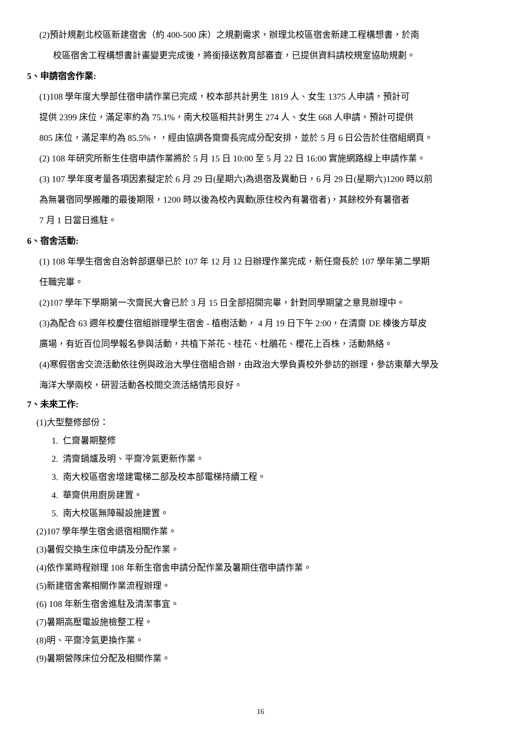(2)預計規劃北校區新建宿舍（約 400-500 床）之規劃需求，辦理北校區宿舍新建工程構想書，於南
校區宿舍工程構想書計畫變更完成後，將銜接送教育部審查，已提供資料請校規室協助規劃。
5、申請宿舍作業:
(1)108 學年度大學部住宿申請作業已完成，校本部共計男生 1819 人、女生 1375 人申請，預計可
提供 2399 床位，滿足率約為 75.1%，南大校區相共計男生 274 人、女生 668 人申請，預計可提供
805 床位，滿足率約為 85.5%，，經由協調各齋齋長完成分配安排，並於 5 月 6 日公告於住宿組網頁。
(2) 108 年研究所新生住宿申請作業將於 5 月 15 日 10:00 至 5 月 22 日 16:00 實施網路線上申請作業。
(3) 107 學年度考量各項因素擬定於 6 月 29 日(星期六)為退宿及異動日，6 月 29 日(星期六)1200 時以前
為無暑宿同學搬離的最後期限，1200 時以後為校內異動(原住校內有暑宿者)，其餘校外有暑宿者
7 月 1 日當日進駐。
6、宿舍活動:
(1) 108 年學生宿舍自治幹部選舉已於 107 年 12 月 12 日辦理作業完成，新任齋長於 107 學年第二學期
任職完畢。
(2)107 學年下學期第一次齋民大會已於 3 月 15 日全部招開完畢，針對同學期望之意見辦理中。
(3)為配合 63 週年校慶住宿組辦理學生宿舍 - 植樹活動， 4 月 19 日下午 2:00，在清齋 DE 棟後方草皮
廣場，有近百位同學報名參與活動，共植下茶花、桂花、杜鵑花、櫻花上百株，活動熱絡。
(4)寒假宿舍交流活動依往例與政治大學住宿組合辦，由政治大學負責校外參訪的辦理，參訪東華大學及
海洋大學兩校，研習活動各校間交流活絡情形良好。
7、未來工作:
(1)大型整修部份：
1. 仁齋暑期整修
2. 清齋鍋爐及明、平齋冷氣更新作業。
3. 南大校區宿舍增建電梯二部及校本部電梯持續工程。
4. 華齋供用廚房建置。
5. 南大校區無障礙設施建置。
(2)107 學年學生宿舍退宿相關作業。
(3)暑假交換生床位申請及分配作業。
(4)依作業時程辦理 108 年新生宿舍申請分配作業及暑期住宿申請作業。
(5)新建宿舍案相關作業流程辦理。
(6) 108 年新生宿舍進駐及清潔事宜。
(7)暑期高壓電設施檢整工程。
(8)明、平齋冷氣更換作業。
(9)暑期營隊床位分配及相關作業。
16